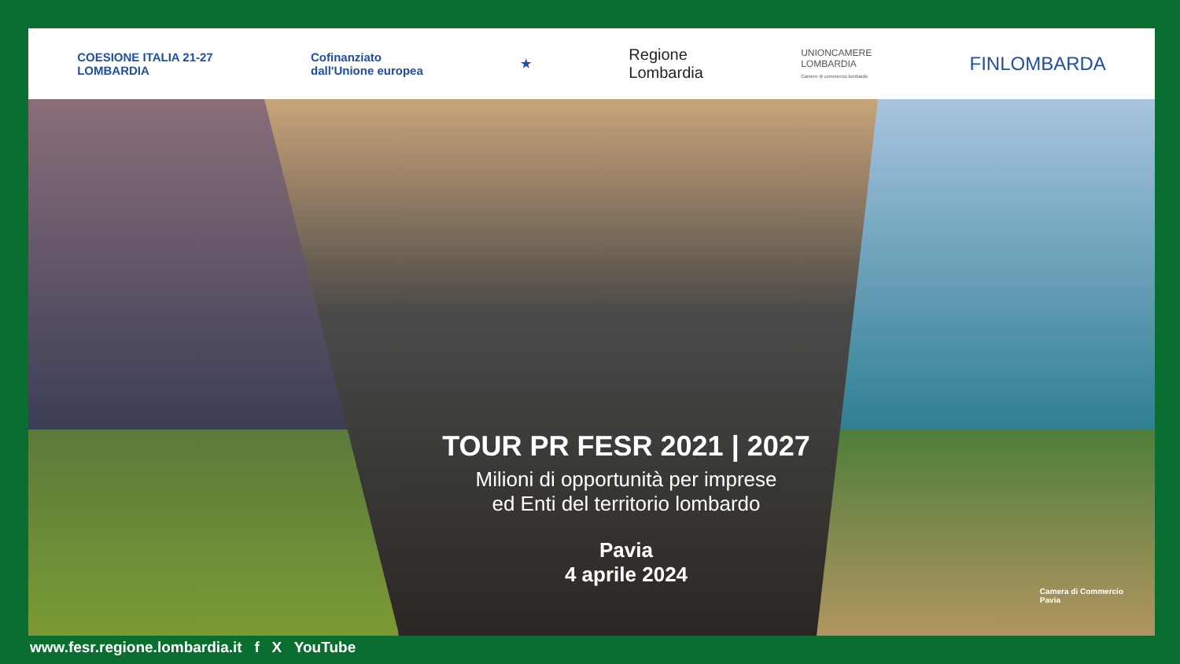COESIONE ITALIA 21-27
LOMBARDIA
Cofinanziato
dall'Unione europea
★
Regione
Lombardia
UNIONCAMERE
LOMBARDIA
Camere di commercio lombarde
FINLOMBARDA
TOUR PR FESR 2021 | 2027
Milioni di opportunità per imprese
ed Enti del territorio lombardo
Pavia
4 aprile 2024
Camera di Commercio
Pavia
www.fesr.regione.lombardia.it f X YouTube